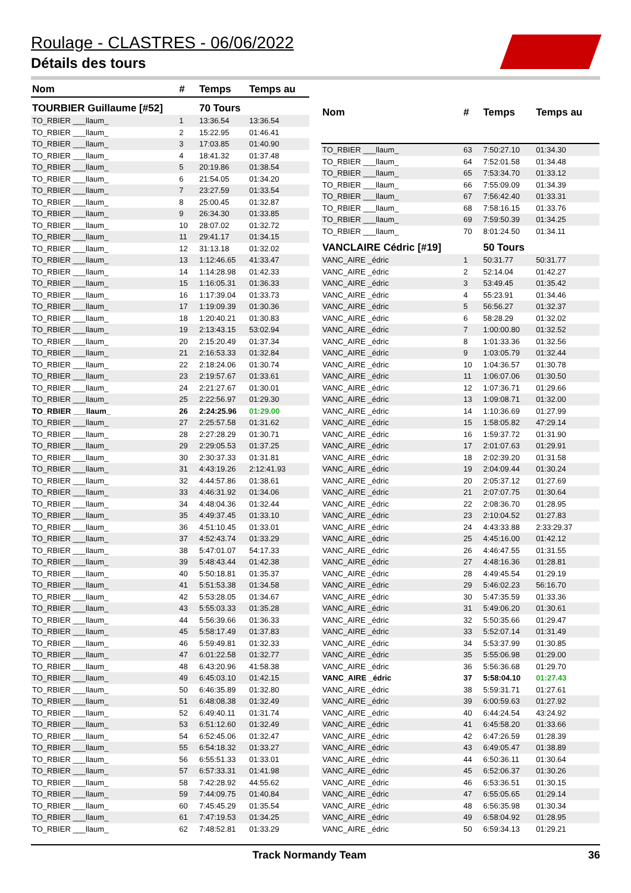Roulage - CLASTRES - 06/06/2022
Détails des tours
| Nom | # | Temps | Temps au |
| --- | --- | --- | --- |
| TOURBIER Guillaume [#52] | | 70 Tours | |
| TO_RBIER ___llaum_ | 1 | 13:36.54 | 13:36.54 |
| TO_RBIER ___llaum_ | 2 | 15:22.95 | 01:46.41 |
| TO_RBIER ___llaum_ | 3 | 17:03.85 | 01:40.90 |
| TO_RBIER ___llaum_ | 4 | 18:41.32 | 01:37.48 |
| TO_RBIER ___llaum_ | 5 | 20:19.86 | 01:38.54 |
| TO_RBIER ___llaum_ | 6 | 21:54.05 | 01:34.20 |
| TO_RBIER ___llaum_ | 7 | 23:27.59 | 01:33.54 |
| TO_RBIER ___llaum_ | 8 | 25:00.45 | 01:32.87 |
| TO_RBIER ___llaum_ | 9 | 26:34.30 | 01:33.85 |
| TO_RBIER ___llaum_ | 10 | 28:07.02 | 01:32.72 |
| TO_RBIER ___llaum_ | 11 | 29:41.17 | 01:34.15 |
| TO_RBIER ___llaum_ | 12 | 31:13.18 | 01:32.02 |
| TO_RBIER ___llaum_ | 13 | 1:12:46.65 | 41:33.47 |
| TO_RBIER ___llaum_ | 14 | 1:14:28.98 | 01:42.33 |
| TO_RBIER ___llaum_ | 15 | 1:16:05.31 | 01:36.33 |
| TO_RBIER ___llaum_ | 16 | 1:17:39.04 | 01:33.73 |
| TO_RBIER ___llaum_ | 17 | 1:19:09.39 | 01:30.36 |
| TO_RBIER ___llaum_ | 18 | 1:20:40.21 | 01:30.83 |
| TO_RBIER ___llaum_ | 19 | 2:13:43.15 | 53:02.94 |
| TO_RBIER ___llaum_ | 20 | 2:15:20.49 | 01:37.34 |
| TO_RBIER ___llaum_ | 21 | 2:16:53.33 | 01:32.84 |
| TO_RBIER ___llaum_ | 22 | 2:18:24.06 | 01:30.74 |
| TO_RBIER ___llaum_ | 23 | 2:19:57.67 | 01:33.61 |
| TO_RBIER ___llaum_ | 24 | 2:21:27.67 | 01:30.01 |
| TO_RBIER ___llaum_ | 25 | 2:22:56.97 | 01:29.30 |
| TO_RBIER ___llaum_ | 26 | 2:24:25.96 | 01:29.00 |
| TO_RBIER ___llaum_ | 27 | 2:25:57.58 | 01:31.62 |
| TO_RBIER ___llaum_ | 28 | 2:27:28.29 | 01:30.71 |
| TO_RBIER ___llaum_ | 29 | 2:29:05.53 | 01:37.25 |
| TO_RBIER ___llaum_ | 30 | 2:30:37.33 | 01:31.81 |
| TO_RBIER ___llaum_ | 31 | 4:43:19.26 | 2:12:41.93 |
| TO_RBIER ___llaum_ | 32 | 4:44:57.86 | 01:38.61 |
| TO_RBIER ___llaum_ | 33 | 4:46:31.92 | 01:34.06 |
| TO_RBIER ___llaum_ | 34 | 4:48:04.36 | 01:32.44 |
| TO_RBIER ___llaum_ | 35 | 4:49:37.45 | 01:33.10 |
| TO_RBIER ___llaum_ | 36 | 4:51:10.45 | 01:33.01 |
| TO_RBIER ___llaum_ | 37 | 4:52:43.74 | 01:33.29 |
| TO_RBIER ___llaum_ | 38 | 5:47:01.07 | 54:17.33 |
| TO_RBIER ___llaum_ | 39 | 5:48:43.44 | 01:42.38 |
| TO_RBIER ___llaum_ | 40 | 5:50:18.81 | 01:35.37 |
| TO_RBIER ___llaum_ | 41 | 5:51:53.38 | 01:34.58 |
| TO_RBIER ___llaum_ | 42 | 5:53:28.05 | 01:34.67 |
| TO_RBIER ___llaum_ | 43 | 5:55:03.33 | 01:35.28 |
| TO_RBIER ___llaum_ | 44 | 5:56:39.66 | 01:36.33 |
| TO_RBIER ___llaum_ | 45 | 5:58:17.49 | 01:37.83 |
| TO_RBIER ___llaum_ | 46 | 5:59:49.81 | 01:32.33 |
| TO_RBIER ___llaum_ | 47 | 6:01:22.58 | 01:32.77 |
| TO_RBIER ___llaum_ | 48 | 6:43:20.96 | 41:58.38 |
| TO_RBIER ___llaum_ | 49 | 6:45:03.10 | 01:42.15 |
| TO_RBIER ___llaum_ | 50 | 6:46:35.89 | 01:32.80 |
| TO_RBIER ___llaum_ | 51 | 6:48:08.38 | 01:32.49 |
| TO_RBIER ___llaum_ | 52 | 6:49:40.11 | 01:31.74 |
| TO_RBIER ___llaum_ | 53 | 6:51:12.60 | 01:32.49 |
| TO_RBIER ___llaum_ | 54 | 6:52:45.06 | 01:32.47 |
| TO_RBIER ___llaum_ | 55 | 6:54:18.32 | 01:33.27 |
| TO_RBIER ___llaum_ | 56 | 6:55:51.33 | 01:33.01 |
| TO_RBIER ___llaum_ | 57 | 6:57:33.31 | 01:41.98 |
| TO_RBIER ___llaum_ | 58 | 7:42:28.92 | 44:55.62 |
| TO_RBIER ___llaum_ | 59 | 7:44:09.75 | 01:40.84 |
| TO_RBIER ___llaum_ | 60 | 7:45:45.29 | 01:35.54 |
| TO_RBIER ___llaum_ | 61 | 7:47:19.53 | 01:34.25 |
| TO_RBIER ___llaum_ | 62 | 7:48:52.81 | 01:33.29 |
| Nom | # | Temps | Temps au |
| --- | --- | --- | --- |
| TO_RBIER ___llaum_ | 63 | 7:50:27.10 | 01:34.30 |
| TO_RBIER ___llaum_ | 64 | 7:52:01.58 | 01:34.48 |
| TO_RBIER ___llaum_ | 65 | 7:53:34.70 | 01:33.12 |
| TO_RBIER ___llaum_ | 66 | 7:55:09.09 | 01:34.39 |
| TO_RBIER ___llaum_ | 67 | 7:56:42.40 | 01:33.31 |
| TO_RBIER ___llaum_ | 68 | 7:58:16.15 | 01:33.76 |
| TO_RBIER ___llaum_ | 69 | 7:59:50.39 | 01:34.25 |
| TO_RBIER ___llaum_ | 70 | 8:01:24.50 | 01:34.11 |
| VANCLAIRE Cédric [#19] | | 50 Tours | |
| VANC_AIRE _édric | 1 | 50:31.77 | 50:31.77 |
| VANC_AIRE _édric | 2 | 52:14.04 | 01:42.27 |
| VANC_AIRE _édric | 3 | 53:49.45 | 01:35.42 |
| VANC_AIRE _édric | 4 | 55:23.91 | 01:34.46 |
| VANC_AIRE _édric | 5 | 56:56.27 | 01:32.37 |
| VANC_AIRE _édric | 6 | 58:28.29 | 01:32.02 |
| VANC_AIRE _édric | 7 | 1:00:00.80 | 01:32.52 |
| VANC_AIRE _édric | 8 | 1:01:33.36 | 01:32.56 |
| VANC_AIRE _édric | 9 | 1:03:05.79 | 01:32.44 |
| VANC_AIRE _édric | 10 | 1:04:36.57 | 01:30.78 |
| VANC_AIRE _édric | 11 | 1:06:07.06 | 01:30.50 |
| VANC_AIRE _édric | 12 | 1:07:36.71 | 01:29.66 |
| VANC_AIRE _édric | 13 | 1:09:08.71 | 01:32.00 |
| VANC_AIRE _édric | 14 | 1:10:36.69 | 01:27.99 |
| VANC_AIRE _édric | 15 | 1:58:05.82 | 47:29.14 |
| VANC_AIRE _édric | 16 | 1:59:37.72 | 01:31.90 |
| VANC_AIRE _édric | 17 | 2:01:07.63 | 01:29.91 |
| VANC_AIRE _édric | 18 | 2:02:39.20 | 01:31.58 |
| VANC_AIRE _édric | 19 | 2:04:09.44 | 01:30.24 |
| VANC_AIRE _édric | 20 | 2:05:37.12 | 01:27.69 |
| VANC_AIRE _édric | 21 | 2:07:07.75 | 01:30.64 |
| VANC_AIRE _édric | 22 | 2:08:36.70 | 01:28.95 |
| VANC_AIRE _édric | 23 | 2:10:04.52 | 01:27.83 |
| VANC_AIRE _édric | 24 | 4:43:33.88 | 2:33:29.37 |
| VANC_AIRE _édric | 25 | 4:45:16.00 | 01:42.12 |
| VANC_AIRE _édric | 26 | 4:46:47.55 | 01:31.55 |
| VANC_AIRE _édric | 27 | 4:48:16.36 | 01:28.81 |
| VANC_AIRE _édric | 28 | 4:49:45.54 | 01:29.19 |
| VANC_AIRE _édric | 29 | 5:46:02.23 | 56:16.70 |
| VANC_AIRE _édric | 30 | 5:47:35.59 | 01:33.36 |
| VANC_AIRE _édric | 31 | 5:49:06.20 | 01:30.61 |
| VANC_AIRE _édric | 32 | 5:50:35.66 | 01:29.47 |
| VANC_AIRE _édric | 33 | 5:52:07.14 | 01:31.49 |
| VANC_AIRE _édric | 34 | 5:53:37.99 | 01:30.85 |
| VANC_AIRE _édric | 35 | 5:55:06.98 | 01:29.00 |
| VANC_AIRE _édric | 36 | 5:56:36.68 | 01:29.70 |
| VANC_AIRE _édric | 37 | 5:58:04.10 | 01:27.43 |
| VANC_AIRE _édric | 38 | 5:59:31.71 | 01:27.61 |
| VANC_AIRE _édric | 39 | 6:00:59.63 | 01:27.92 |
| VANC_AIRE _édric | 40 | 6:44:24.54 | 43:24.92 |
| VANC_AIRE _édric | 41 | 6:45:58.20 | 01:33.66 |
| VANC_AIRE _édric | 42 | 6:47:26.59 | 01:28.39 |
| VANC_AIRE _édric | 43 | 6:49:05.47 | 01:38.89 |
| VANC_AIRE _édric | 44 | 6:50:36.11 | 01:30.64 |
| VANC_AIRE _édric | 45 | 6:52:06.37 | 01:30.26 |
| VANC_AIRE _édric | 46 | 6:53:36.51 | 01:30.15 |
| VANC_AIRE _édric | 47 | 6:55:05.65 | 01:29.14 |
| VANC_AIRE _édric | 48 | 6:56:35.98 | 01:30.34 |
| VANC_AIRE _édric | 49 | 6:58:04.92 | 01:28.95 |
| VANC_AIRE _édric | 50 | 6:59:34.13 | 01:29.21 |
Track Normandy Team 36